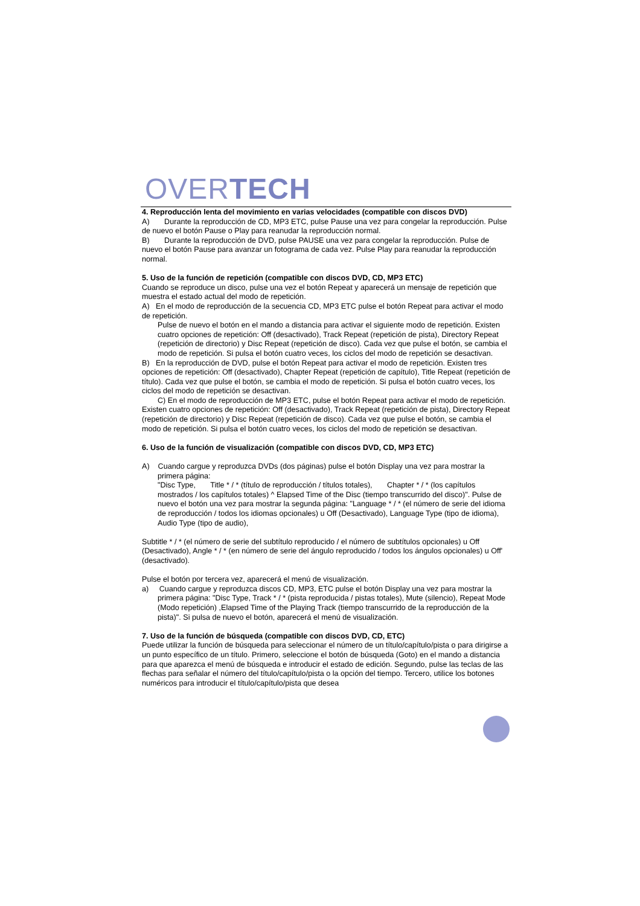OVERTECH
4. Reproducción lenta del movimiento en varias velocidades (compatible con discos DVD)
A) Durante la reproducción de CD, MP3 ETC, pulse Pause una vez para congelar la reproducción. Pulse de nuevo el botón Pause o Play para reanudar la reproducción normal.
B) Durante la reproducción de DVD, pulse PAUSE una vez para congelar la reproducción. Pulse de nuevo el botón Pause para avanzar un fotograma de cada vez. Pulse Play para reanudar la reproducción normal.
5. Uso de la función de repetición (compatible con discos DVD, CD, MP3 ETC)
Cuando se reproduce un disco, pulse una vez el botón Repeat y aparecerá un mensaje de repetición que muestra el estado actual del modo de repetición.
A) En el modo de reproducción de la secuencia CD, MP3 ETC pulse el botón Repeat para activar el modo de repetición.
Pulse de nuevo el botón en el mando a distancia para activar el siguiente modo de repetición. Existen cuatro opciones de repetición: Off (desactivado), Track Repeat (repetición de pista), Directory Repeat (repetición de directorio) y Disc Repeat (repetición de disco). Cada vez que pulse el botón, se cambia el modo de repetición. Si pulsa el botón cuatro veces, los ciclos del modo de repetición se desactivan.
B) En la reproducción de DVD, pulse el botón Repeat para activar el modo de repetición. Existen tres opciones de repetición: Off (desactivado), Chapter Repeat (repetición de capítulo), Title Repeat (repetición de título). Cada vez que pulse el botón, se cambia el modo de repetición. Si pulsa el botón cuatro veces, los ciclos del modo de repetición se desactivan.
C) En el modo de reproducción de MP3 ETC, pulse el botón Repeat para activar el modo de repetición. Existen cuatro opciones de repetición: Off (desactivado), Track Repeat (repetición de pista), Directory Repeat (repetición de directorio) y Disc Repeat (repetición de disco). Cada vez que pulse el botón, se cambia el modo de repetición. Si pulsa el botón cuatro veces, los ciclos del modo de repetición se desactivan.
6. Uso de la función de visualización (compatible con discos DVD, CD, MP3 ETC)
A) Cuando cargue y reproduzca DVDs (dos páginas) pulse el botón Display una vez para mostrar la primera página:
"Disc Type, Title * / * (título de reproducción / títulos totales), Chapter * / * (los capítulos mostrados / los capítulos totales) ^ Elapsed Time of the Disc (tiempo transcurrido del disco)". Pulse de nuevo el botón una vez para mostrar la segunda página: "Language * / * (el número de serie del idioma de reproducción / todos los idiomas opcionales) u Off (Desactivado), Language Type (tipo de idioma), Audio Type (tipo de audio),
Subtitle * / * (el número de serie del subtítulo reproducido / el número de subtítulos opcionales) u Off (Desactivado), Angle * / * (en número de serie del ángulo reproducido / todos los ángulos opcionales) u Off' (desactivado).
Pulse el botón por tercera vez, aparecerá el menú de visualización.
a) Cuando cargue y reproduzca discos CD, MP3, ETC pulse el botón Display una vez para mostrar la primera página: "Disc Type, Track * / * (pista reproducida / pistas totales), Mute (silencio), Repeat Mode (Modo repetición) ,Elapsed Time of the Playing Track (tiempo transcurrido de la reproducción de la pista)". Si pulsa de nuevo el botón, aparecerá el menú de visualización.
7. Uso de la función de búsqueda (compatible con discos DVD, CD, ETC)
Puede utilizar la función de búsqueda para seleccionar el número de un título/capítulo/pista o para dirigirse a un punto específico de un título. Primero, seleccione el botón de búsqueda (Goto) en el mando a distancia para que aparezca el menú de búsqueda e introducir el estado de edición. Segundo, pulse las teclas de las flechas para señalar el número del título/capítulo/pista o la opción del tiempo. Tercero, utilice los botones numéricos para introducir el título/capítulo/pista que desea